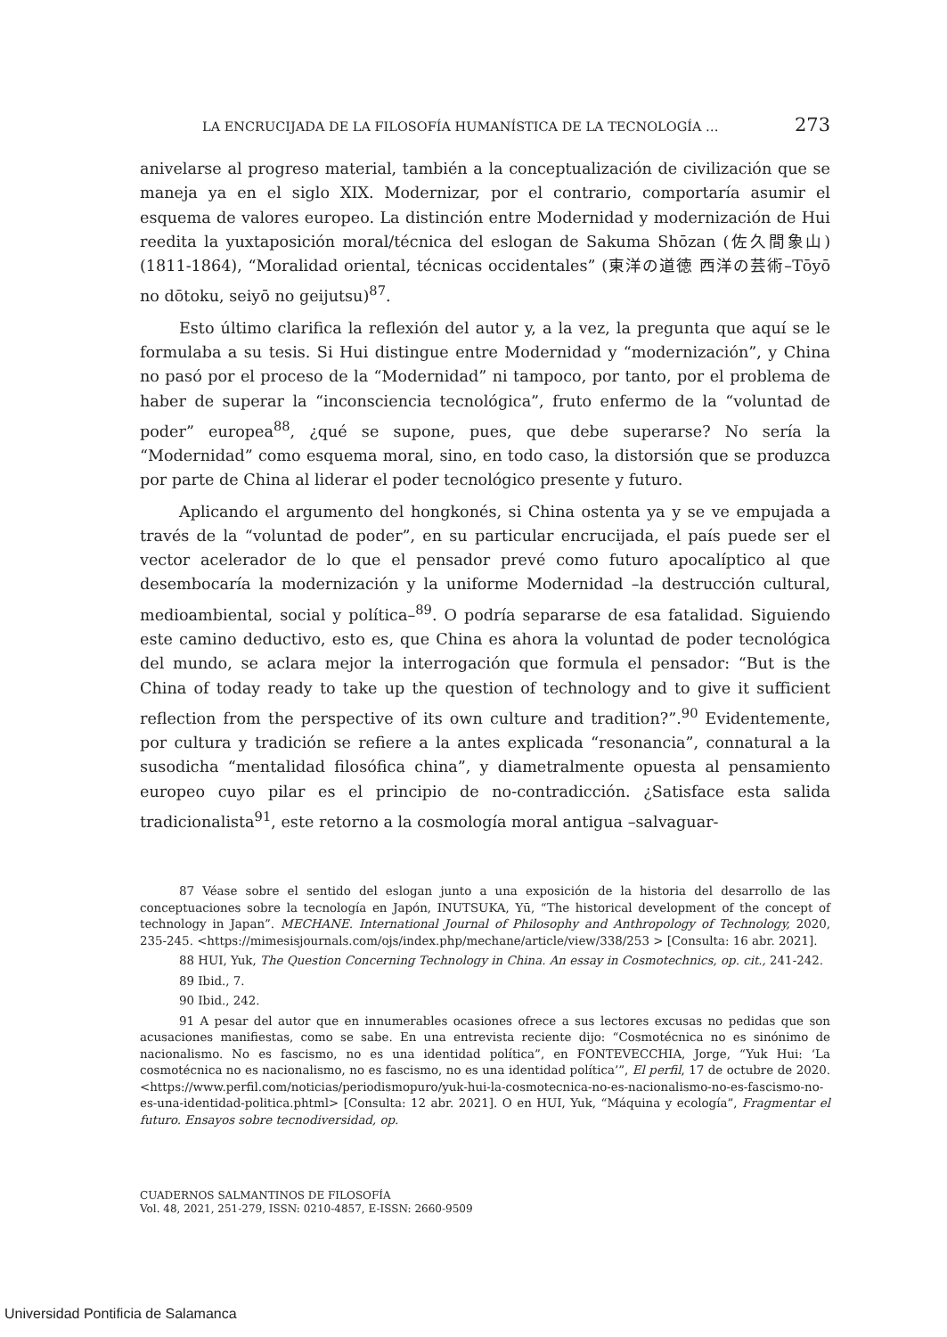LA ENCRUCIJADA DE LA FILOSOFÍA HUMANÍSTICA DE LA TECNOLOGÍA … 273
anivelarse al progreso material, también a la conceptualización de civilización que se maneja ya en el siglo XIX. Modernizar, por el contrario, comportaría asumir el esquema de valores europeo. La distinción entre Modernidad y modernización de Hui reedita la yuxtaposición moral/técnica del eslogan de Sakuma Shōzan (佐久間象山) (1811-1864), “Moralidad oriental, técnicas occidentales” (東洋の道徳 西洋の芸術–Tōyō no dōtoku, seiyō no geijutsu)<sup>87</sup>.
Esto último clarifica la reflexión del autor y, a la vez, la pregunta que aquí se le formulaba a su tesis. Si Hui distingue entre Modernidad y “modernización”, y China no pasó por el proceso de la “Modernidad” ni tampoco, por tanto, por el problema de haber de superar la “inconsciencia tecnológica”, fruto enfermo de la “voluntad de poder” europea<sup>88</sup>, ¿qué se supone, pues, que debe superarse? No sería la “Modernidad” como esquema moral, sino, en todo caso, la distorsión que se produzca por parte de China al liderar el poder tecnológico presente y futuro.
Aplicando el argumento del hongkonés, si China ostenta ya y se ve empujada a través de la “voluntad de poder”, en su particular encrucijada, el país puede ser el vector acelerador de lo que el pensador prevé como futuro apocalíptico al que desembocaría la modernización y la uniforme Modernidad –la destrucción cultural, medioambiental, social y política–<sup>89</sup>. O podría separarse de esa fatalidad. Siguiendo este camino deductivo, esto es, que China es ahora la voluntad de poder tecnológica del mundo, se aclara mejor la interrogación que formula el pensador: “But is the China of today ready to take up the question of technology and to give it sufficient reflection from the perspective of its own culture and tradition?”.<sup>90</sup> Evidentemente, por cultura y tradición se refiere a la antes explicada “resonancia”, connatural a la susodicha “mentalidad filosófica china”, y diametralmente opuesta al pensamiento europeo cuyo pilar es el principio de no-contradicción. ¿Satisface esta salida tradicionalista<sup>91</sup>, este retorno a la cosmología moral antigua –salvaguar-
87 Véase sobre el sentido del eslogan junto a una exposición de la historia del desarrollo de las conceptuaciones sobre la tecnología en Japón, INUTSUKA, Yū, “The historical development of the concept of technology in Japan”. MECHANE. International Journal of Philosophy and Anthropology of Technology, 2020, 235-245. <https://mimesisjournals.com/ojs/index.php/mechane/article/view/338/253 > [Consulta: 16 abr. 2021].
88 HUI, Yuk, The Question Concerning Technology in China. An essay in Cosmotechnics, op. cit., 241-242.
89 Ibid., 7.
90 Ibid., 242.
91 A pesar del autor que en innumerables ocasiones ofrece a sus lectores excusas no pedidas que son acusaciones manifiestas, como se sabe. En una entrevista reciente dijo: “Cosmotécnica no es sinónimo de nacionalismo. No es fascismo, no es una identidad política”, en FONTEVECCHIA, Jorge, “Yuk Hui: ‘La cosmotécnica no es nacionalismo, no es fascismo, no es una identidad política’”, El perfil, 17 de octubre de 2020. <https://www.perfil.com/noticias/periodismopuro/yuk-hui-la-cosmotecnica-no-es-nacionalismo-no-es-fascismo-no-es-una-identidad-politica.phtml> [Consulta: 12 abr. 2021]. O en HUI, Yuk, “Máquina y ecología”, Fragmentar el futuro. Ensayos sobre tecnodiversidad, op.
CUADERNOS SALMANTINOS DE FILOSOFÍA
Vol. 48, 2021, 251-279, ISSN: 0210-4857, E-ISSN: 2660-9509
Universidad Pontificia de Salamanca